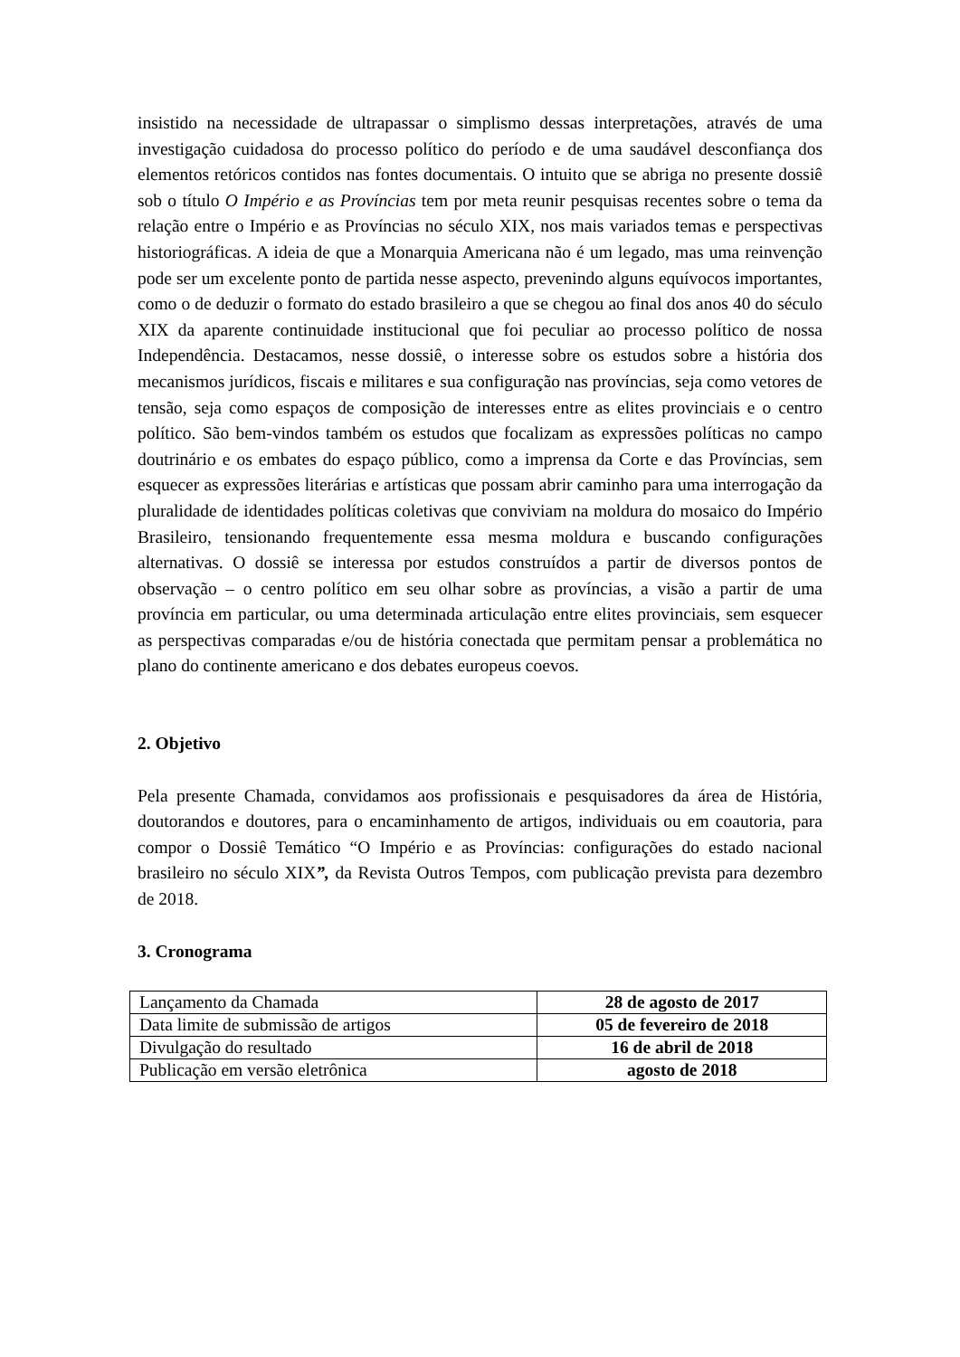insistido na necessidade de ultrapassar o simplismo dessas interpretações, através de uma investigação cuidadosa do processo político do período e de uma saudável desconfiança dos elementos retóricos contidos nas fontes documentais. O intuito que se abriga no presente dossiê sob o título O Império e as Províncias tem por meta reunir pesquisas recentes sobre o tema da relação entre o Império e as Províncias no século XIX, nos mais variados temas e perspectivas historiográficas. A ideia de que a Monarquia Americana não é um legado, mas uma reinvenção pode ser um excelente ponto de partida nesse aspecto, prevenindo alguns equívocos importantes, como o de deduzir o formato do estado brasileiro a que se chegou ao final dos anos 40 do século XIX da aparente continuidade institucional que foi peculiar ao processo político de nossa Independência. Destacamos, nesse dossiê, o interesse sobre os estudos sobre a história dos mecanismos jurídicos, fiscais e militares e sua configuração nas províncias, seja como vetores de tensão, seja como espaços de composição de interesses entre as elites provinciais e o centro político. São bem-vindos também os estudos que focalizam as expressões políticas no campo doutrinário e os embates do espaço público, como a imprensa da Corte e das Províncias, sem esquecer as expressões literárias e artísticas que possam abrir caminho para uma interrogação da pluralidade de identidades políticas coletivas que conviviam na moldura do mosaico do Império Brasileiro, tensionando frequentemente essa mesma moldura e buscando configurações alternativas. O dossiê se interessa por estudos construídos a partir de diversos pontos de observação – o centro político em seu olhar sobre as províncias, a visão a partir de uma província em particular, ou uma determinada articulação entre elites provinciais, sem esquecer as perspectivas comparadas e/ou de história conectada que permitam pensar a problemática no plano do continente americano e dos debates europeus coevos.
2. Objetivo
Pela presente Chamada, convidamos aos profissionais e pesquisadores da área de História, doutorandos e doutores, para o encaminhamento de artigos, individuais ou em coautoria, para compor o Dossiê Temático “O Império e as Províncias: configurações do estado nacional brasileiro no século XIX”, da Revista Outros Tempos, com publicação prevista para dezembro de 2018.
3. Cronograma
| Lançamento da Chamada | 28 de agosto de 2017 |
| Data limite de submissão de artigos | 05 de fevereiro de 2018 |
| Divulgação do resultado | 16 de abril de 2018 |
| Publicação em versão eletrônica | agosto de 2018 |